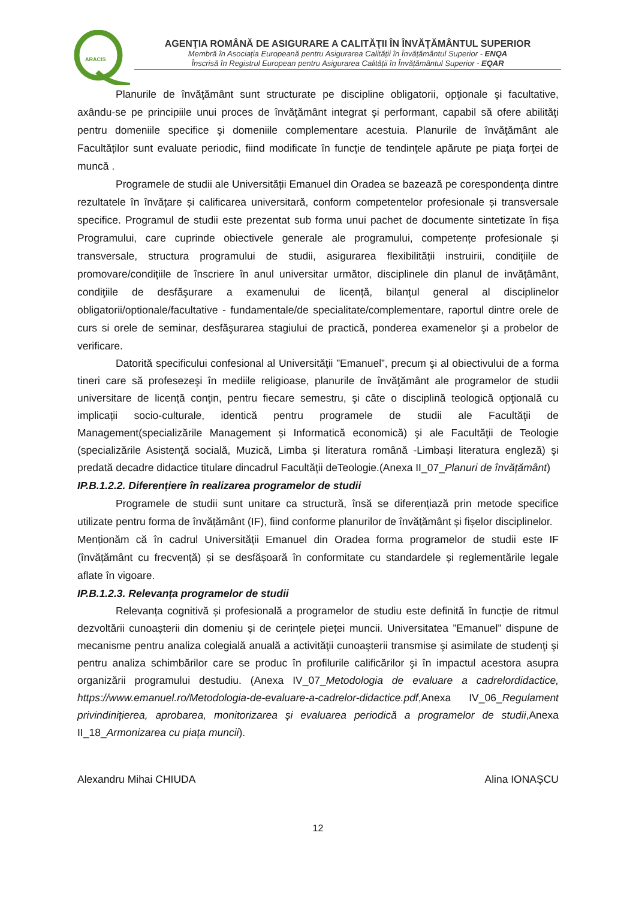ARACIS
AGENŢIA ROMÂNĂ DE ASIGURARE A CALITĂŢII ÎN ÎNVĂŢĂMÂNTUL SUPERIOR
Membră în Asociația Europeană pentru Asigurarea Calității în Învățământul Superior - ENQA
Înscrisă în Registrul European pentru Asigurarea Calității în Învățământul Superior - EQAR
Planurile de învăţământ sunt structurate pe discipline obligatorii, opţionale şi facultative, axându-se pe principiile unui proces de învăţământ integrat şi performant, capabil să ofere abilităţi pentru domeniile specifice şi domeniile complementare acestuia. Planurile de învăţământ ale Facultăților sunt evaluate periodic, fiind modificate în funcţie de tendinţele apărute pe piaţa forţei de muncă .
Programele de studii ale Universității Emanuel din Oradea se bazează pe corespondența dintre rezultatele în învățare și calificarea universitară, conform competentelor profesionale și transversale specifice. Programul de studii este prezentat sub forma unui pachet de documente sintetizate în fișa Programului, care cuprinde obiectivele generale ale programului, competențe profesionale și transversale, structura programului de studii, asigurarea flexibilității instruirii, condițiile de promovare/condițiile de înscriere în anul universitar următor, disciplinele din planul de invățâmânt, condiţiile de desfăşurare a examenului de licență, bilanțul general al disciplinelor obligatorii/optionale/facultative - fundamentale/de specialitate/complementare, raportul dintre orele de curs si orele de seminar, desfăşurarea stagiului de practică, ponderea examenelor şi a probelor de verificare.
Datorită specificului confesional al Universităţii ”Emanuel”, precum şi al obiectivului de a forma tineri care să profesezeşi în mediile religioase, planurile de învăţământ ale programelor de studii universitare de licență conţin, pentru fiecare semestru, şi câte o disciplină teologică opţională cu implicații socio-culturale, identică pentru programele de studii ale Facultăţii de Management(specializările Management și Informatică economică) şi ale Facultăţii de Teologie (specializările Asistenţă socială, Muzică, Limba și literatura română -Limbași literatura engleză) şi predată decadre didactice titulare dincadrul Facultăţii deTeologie.(Anexa II_07_Planuri de învățământ)
IP.B.1.2.2. Diferențiere în realizarea programelor de studii
Programele de studii sunt unitare ca structură, însă se diferențiază prin metode specifice utilizate pentru forma de învățământ (IF), fiind conforme planurilor de învățământ și fișelor disciplinelor.
Menționăm că în cadrul Universității Emanuel din Oradea forma programelor de studii este IF (învățământ cu frecvență) și se desfășoară în conformitate cu standardele și reglementările legale aflate în vigoare.
IP.B.1.2.3. Relevanța programelor de studii
Relevanța cognitivă și profesională a programelor de studiu este definită în funcție de ritmul dezvoltării cunoașterii din domeniu și de cerințele pieței muncii. Universitatea ”Emanuel” dispune de mecanisme pentru analiza colegială anuală a activităţii cunoaşterii transmise şi asimilate de studenţi şi pentru analiza schimbărilor care se produc în profilurile calificărilor şi în impactul acestora asupra organizării programului destudiu. (Anexa IV_07_Metodologia de evaluare a cadrelordidactice, https://www.emanuel.ro/Metodologia-de-evaluare-a-cadrelor-didactice.pdf,Anexa IV_06_Regulament privindinițierea, aprobarea, monitorizarea și evaluarea periodică a programelor de studii,Anexa II_18_Armonizarea cu piața muncii).
Alexandru Mihai CHIUDA Alina IONAȘCU
12